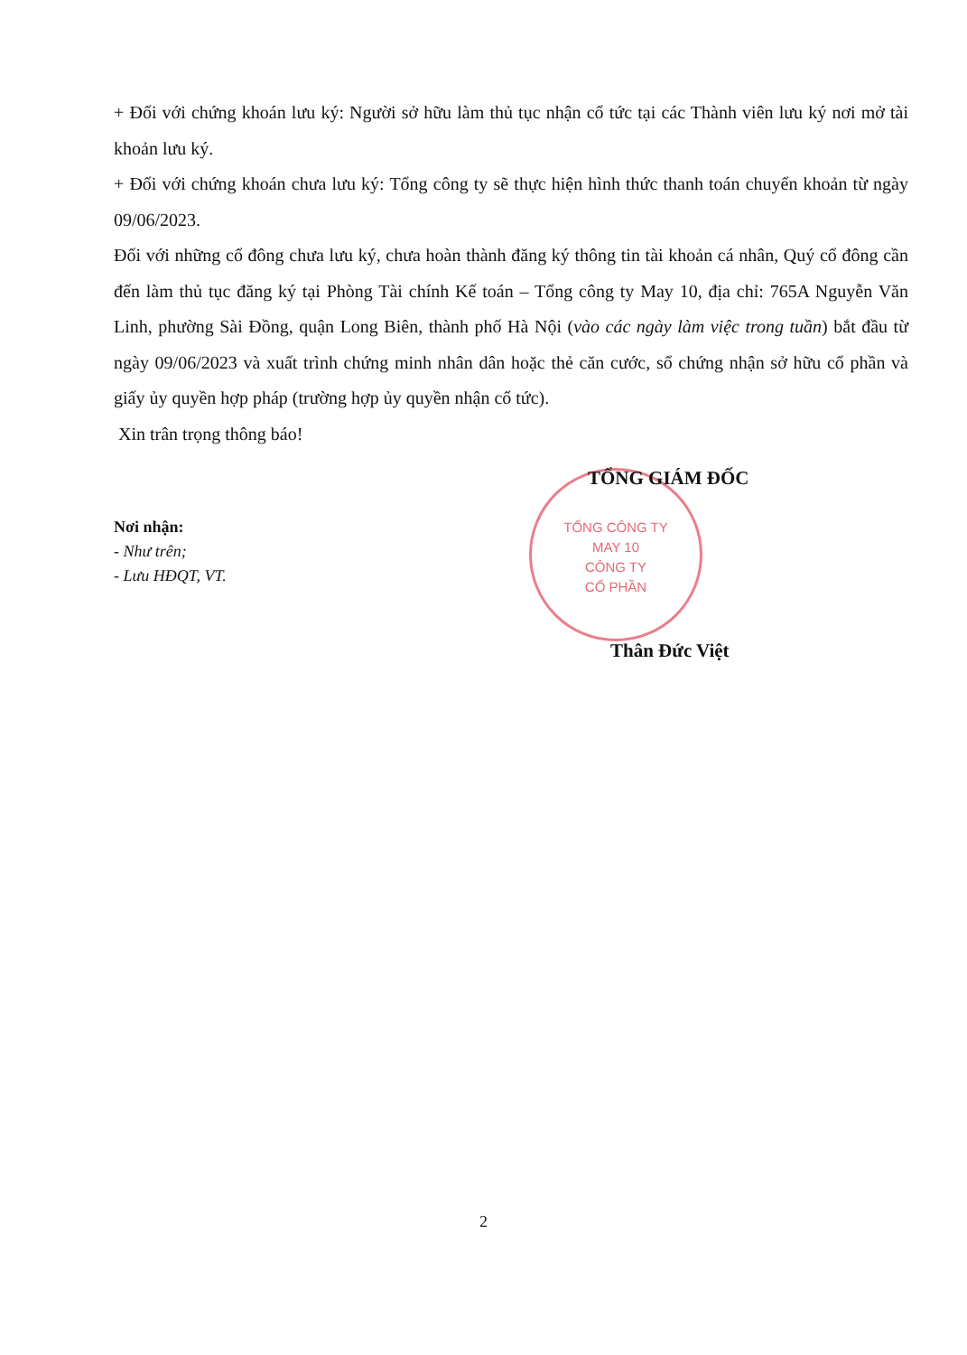TỔNG CÔNG TY
MAY 10
CÔNG TY
CỔ PHẦN
+ Đối với chứng khoán lưu ký: Người sở hữu làm thủ tục nhận cổ tức tại các Thành viên lưu ký nơi mở tài khoản lưu ký.
+ Đối với chứng khoán chưa lưu ký: Tổng công ty sẽ thực hiện hình thức thanh toán chuyển khoản từ ngày 09/06/2023.
Đối với những cổ đông chưa lưu ký, chưa hoàn thành đăng ký thông tin tài khoản cá nhân, Quý cổ đông cần đến làm thủ tục đăng ký tại Phòng Tài chính Kế toán – Tổng công ty May 10, địa chỉ: 765A Nguyễn Văn Linh, phường Sài Đồng, quận Long Biên, thành phố Hà Nội (vào các ngày làm việc trong tuần) bắt đầu từ ngày 09/06/2023 và xuất trình chứng minh nhân dân hoặc thẻ căn cước, sổ chứng nhận sở hữu cổ phần và giấy ủy quyền hợp pháp (trường hợp ủy quyền nhận cổ tức).
Xin trân trọng thông báo!
TỔNG GIÁM ĐỐC
Nơi nhận:
- Như trên;
- Lưu HĐQT, VT.
Thân Đức Việt
2